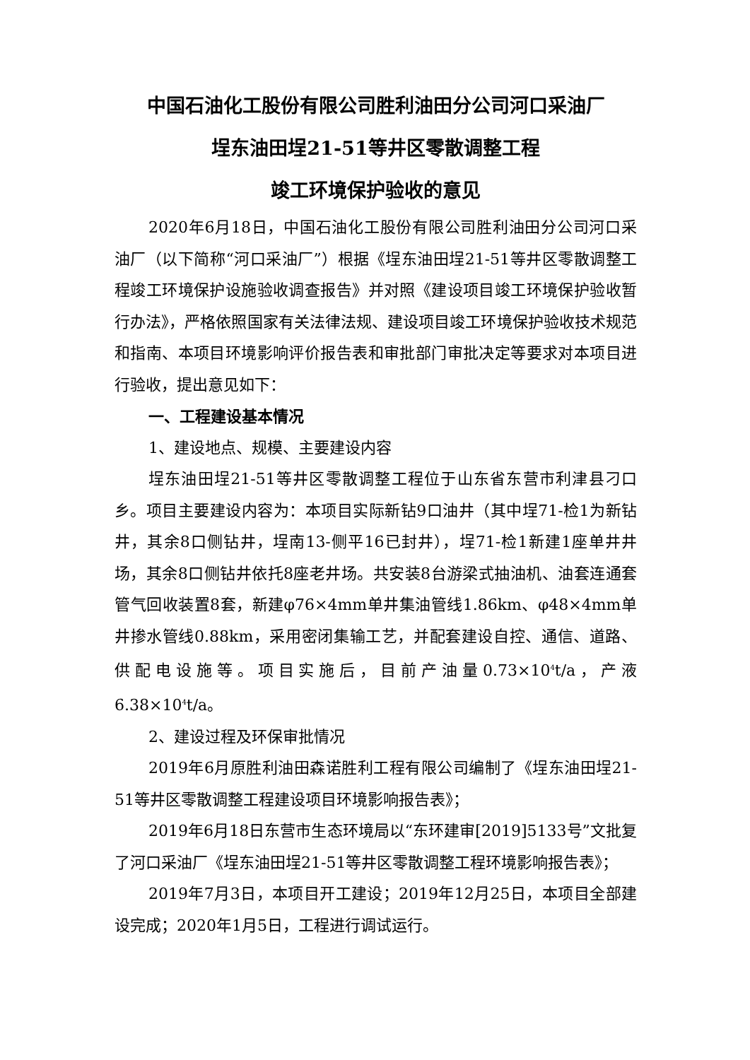中国石油化工股份有限公司胜利油田分公司河口采油厂
埕东油田埕21-51等井区零散调整工程
竣工环境保护验收的意见
2020年6月18日，中国石油化工股份有限公司胜利油田分公司河口采油厂（以下简称“河口采油厂”）根据《埕东油田埕21-51等井区零散调整工程竣工环境保护设施验收调查报告》并对照《建设项目竣工环境保护验收暂行办法》，严格依照国家有关法律法规、建设项目竣工环境保护验收技术规范和指南、本项目环境影响评价报告表和审批部门审批决定等要求对本项目进行验收，提出意见如下：
一、工程建设基本情况
1、建设地点、规模、主要建设内容
埕东油田埕21-51等井区零散调整工程位于山东省东营市利津县刁口乡。项目主要建设内容为：本项目实际新钻9口油井（其中埕71-检1为新钻井，其余8口侧钻井，埕南13-侧平16已封井），埕71-检1新建1座单井井场，其余8口侧钻井依托8座老井场。共安装8台游梁式抽油机、油套连通套管气回收装置8套，新建φ76×4mm单井集油管线1.86km、φ48×4mm单井掺水管线0.88km，采用密闭集输工艺，并配套建设自控、通信、道路、供配电设施等。项目实施后，目前产油量0.73×10<sup>4</sup>t/a，产液6.38×10<sup>4</sup>t/a。
2、建设过程及环保审批情况
2019年6月原胜利油田森诺胜利工程有限公司编制了《埕东油田埕21-51等井区零散调整工程建设项目环境影响报告表》；
2019年6月18日东营市生态环境局以“东环建审[2019]5133号”文批复了河口采油厂《埕东油田埕21-51等井区零散调整工程环境影响报告表》；
2019年7月3日，本项目开工建设；2019年12月25日，本项目全部建设完成；2020年1月5日，工程进行调试运行。